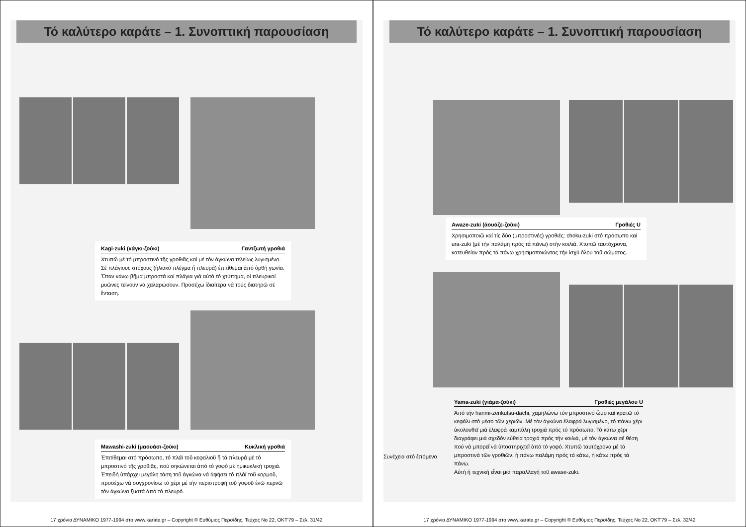Τό καλύτερο καράτε – 1. Συνοπτική παρουσίαση
Kagi-zuki (κάγκι-ζούκι) Γαντζωτή γροθιά
Χτυπῶ μέ τό μπροστινό τῆς γροθιᾶς καί μέ τόν ἀγκώνα τελείως λυγισμένο. Σέ πλάγιους στόχους (ἡλιακό πλέγμα ἤ πλευρά) ἐπιτίθεμαι ἀπό ὀρθή γωνία. Ὅταν κάνω βῆμα μπροστά καί πλάγια γιά αὐτό τό χτύπημα, οἱ πλευρικοί μυῶνες τείνουν νά χαλαρώσουν. Προσέχω ἰδιαίτερα νά τούς διατηρῶ σέ ἔνταση.
Mawashi-zuki (μαουάσι-ζούκι) Κυκλική γροθιά
Ἐπιτίθεμαι στό πρόσωπο, τό πλάϊ τοῦ κεφαλιοῦ ἤ τά πλευρά μέ τό μπροστινό τῆς γροθιᾶς, πού σηκώνεται ἀπό τό γοφό μέ ἡμικυκλική τροχιά. Ἐπειδή ὑπάρχει μεγάλη τάση τοῦ ἀγκώνα νά ἀφήσει τό πλάϊ τοῦ κορμοῦ, προσέχω νά συγχρονίσω τό χέρι μέ τήν περιστροφή τοῦ γοφοῦ ἐνῶ περνῶ τόν ἀγκώνα ξυστά ἀπό τό πλευρό.
17 χρόνια ΔΥΝΑΜΙΚΟ 1977-1994 στο www.karate.gr – Copyright © Ευθύμιος Περσίδης, Τεύχος Νο 22, ΟΚΤ'79 – Σελ. 31/42
Τό καλύτερο καράτε – 1. Συνοπτική παρουσίαση
Awaze-zuki (ἀουάζε-ζούκι) Γροθιές U
Χρησιμοποιῶ καί τίς δύο (μπροστινές) γροθιές: choku-zuki στό πρόσωπο καί ura-zuki (μέ τήν παλάμη πρός τά πάνω) στήν κοιλιά. Χτυπῶ ταυτόχρονα, κατευθείαν πρός τά πάνω χρησιμοποιώντας τήν ἰσχύ ὅλου τοῦ σώματος.
Συνέχεια στό ἑπόμενο
Yama-zuki (γιάμα-ζούκι) Γροθιές μεγάλου U
Ἀπό τήν hanmi-zenkutsu-dachi, χαμηλώνω τόν μπροστινό ὦμο καί κρατῶ τό κεφάλι στό μέσο τῶν χεριῶν. Μέ τόν ἀγκώνα ἐλαφρά λυγισμένο, τό πάνω χέρι ἀκολουθεῖ μιά ἐλαφρά καμπύλη τροχιά πρός τό πρόσωπο. Τό κάτω χέρι διαγράφει μιά σχεδόν εὐθεία τροχιά πρός τήν κοιλιά, μέ τόν ἀγκώνα σέ θέση πού νά μπορεῖ νά ὑποστηριχτεῖ ἀπό τό γοφό. Χτυπῶ ταυτόχρονα μέ τά μπροστινά τῶν γροθιῶν, ἡ πάνω παλάμη πρός τά κάτω, ἡ κάτω πρός τά πάνω.
Αὐτή ἡ τεχνική εἶναι μιά παραλλαγή τοῦ awase-zuki.
17 χρόνια ΔΥΝΑΜΙΚΟ 1977-1994 στο www.karate.gr – Copyright © Ευθύμιος Περσίδης, Τεύχος Νο 22, ΟΚΤ'79 – Σελ. 32/42